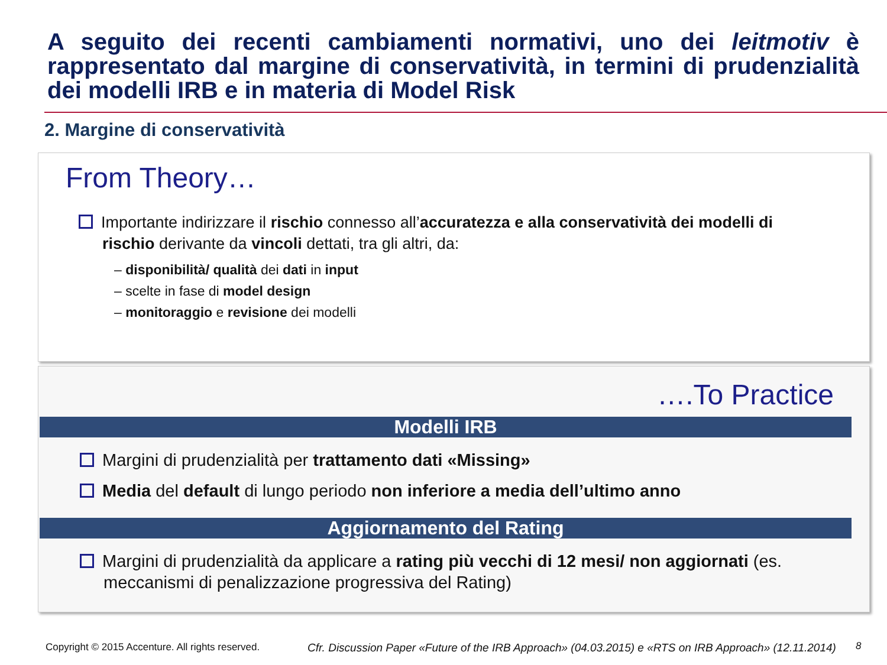A seguito dei recenti cambiamenti normativi, uno dei leitmotiv è rappresentato dal margine di conservatività, in termini di prudenzialità dei modelli IRB e in materia di Model Risk
2. Margine di conservatività
From Theory…
Importante indirizzare il rischio connesso all’accuratezza e alla conservatività dei modelli di rischio derivante da vincoli dettati, tra gli altri, da:
– disponibilità/ qualità dei dati in input
– scelte in fase di model design
– monitoraggio e revisione dei modelli
….To Practice
Modelli IRB
Margini di prudenzialità per trattamento dati «Missing»
Media del default di lungo periodo non inferiore a media dell’ultimo anno
Aggiornamento del Rating
Margini di prudenzialità da applicare a rating più vecchi di 12 mesi/ non aggiornati (es. meccanismi di penalizzazione progressiva del Rating)
Copyright © 2015 Accenture. All rights reserved.
Cfr. Discussion Paper «Future of the IRB Approach» (04.03.2015) e «RTS on IRB Approach» (12.11.2014)
8